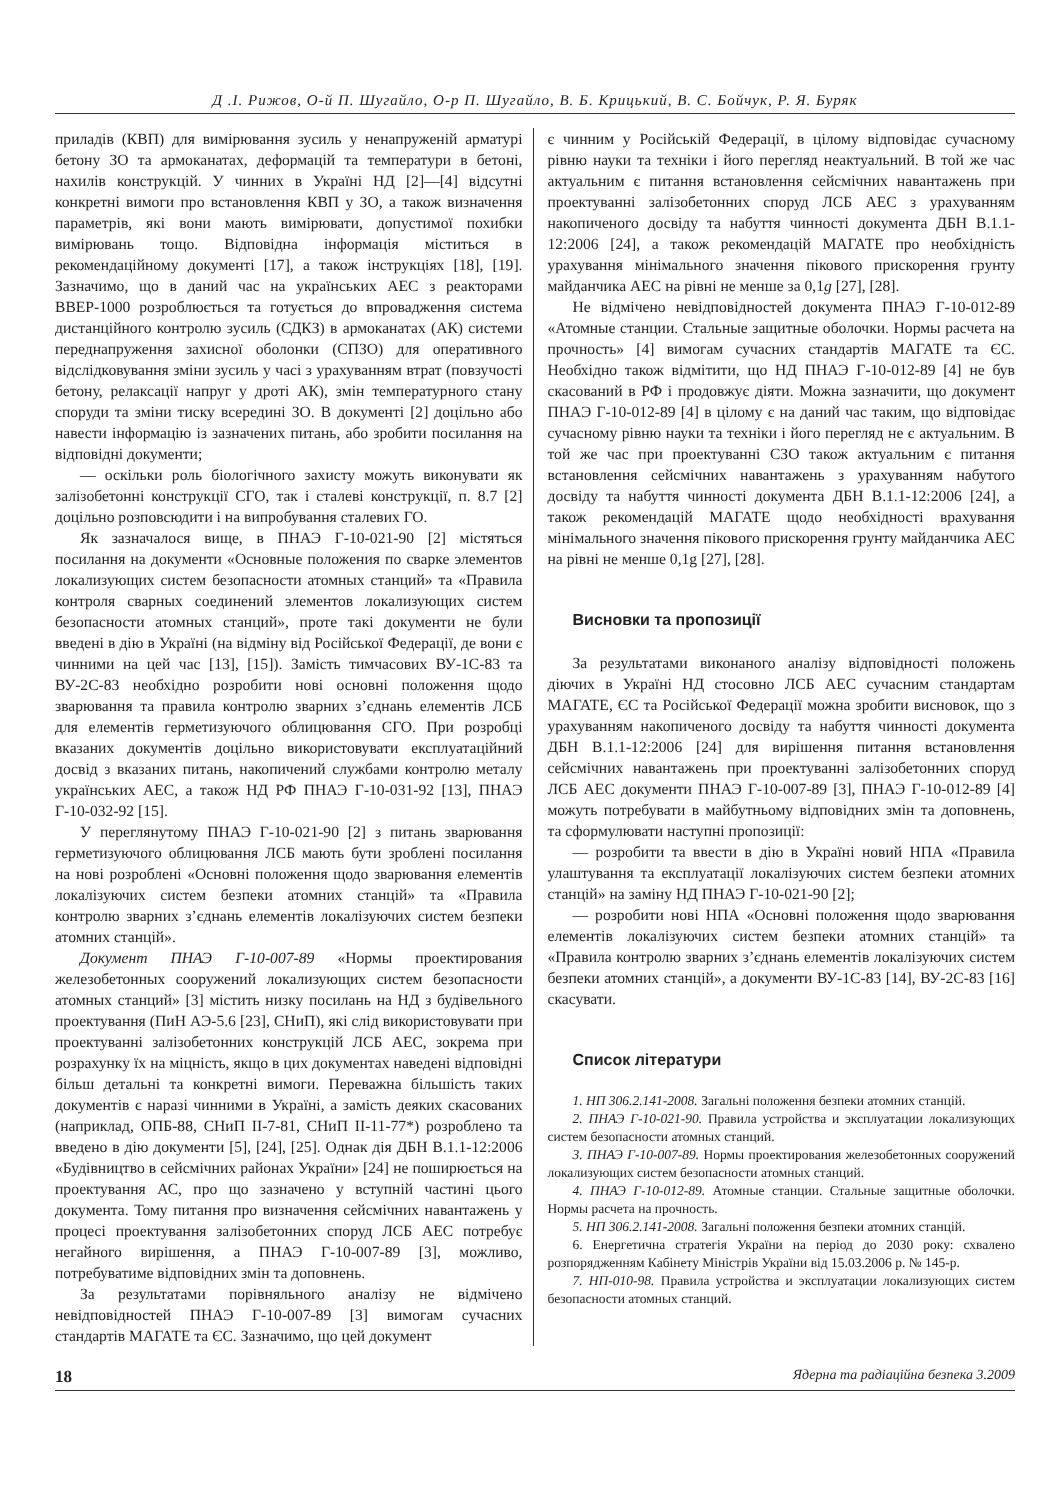Д .І. Рижов, О-й П. Шугайло, О-р П. Шугайло, В. Б. Крицький, В. С. Бойчук, Р. Я. Буряк
приладів (КВП) для вимірювання зусиль у ненапруженій арматурі бетону ЗО та армоканатах, деформацій та температури в бетоні, нахилів конструкцій. У чинних в Україні НД [2]—[4] відсутні конкретні вимоги про встановлення КВП у ЗО, а також визначення параметрів, які вони мають вимірювати, допустимої похибки вимірювань тощо. Відповідна інформація міститься в рекомендаційному документі [17], а також інструкціях [18], [19]. Зазначимо, що в даний час на українських АЕС з реакторами ВВЕР-1000 розроблюється та готується до впровадження система дистанційного контролю зусиль (СДКЗ) в армоканатах (АК) системи переднапруження захисної оболонки (СПЗО) для оперативного відслідковування зміни зусиль у часі з урахуванням втрат (повзучості бетону, релаксації напруг у дроті АК), змін температурного стану споруди та зміни тиску всередині ЗО. В документі [2] доцільно або навести інформацію із зазначених питань, або зробити посилання на відповідні документи;
— оскільки роль біологічного захисту можуть виконувати як залізобетонні конструкції СГО, так і сталеві конструкції, п. 8.7 [2] доцільно розповсюдити і на випробування сталевих ГО.
Як зазначалося вище, в ПНАЭ Г-10-021-90 [2] містяться посилання на документи «Основные положения по сварке элементов локализующих систем безопасности атомных станций» та «Правила контроля сварных соединений элементов локализующих систем безопасности атомных станций», проте такі документи не були введені в дію в Україні (на відміну від Російської Федерації, де вони є чинними на цей час [13], [15]). Замість тимчасових ВУ-1С-83 та ВУ-2С-83 необхідно розробити нові основні положення щодо зварювання та правила контролю зварних з’єднань елементів ЛСБ для елементів герметизуючого облицювання СГО. При розробці вказаних документів доцільно використовувати експлуатаційний досвід з вказаних питань, накопичений службами контролю металу українських АЕС, а також НД РФ ПНАЭ Г-10-031-92 [13], ПНАЭ Г-10-032-92 [15].
У переглянутому ПНАЭ Г-10-021-90 [2] з питань зварювання герметизуючого облицювання ЛСБ мають бути зроблені посилання на нові розроблені «Основні положення щодо зварювання елементів локалізуючих систем безпеки атомних станцій» та «Правила контролю зварних з’єднань елементів локалізуючих систем безпеки атомних станцій».
Документ ПНАЭ Г-10-007-89 «Нормы проектирования железобетонных сооружений локализующих систем безопасности атомных станций» [3] містить низку посилань на НД з будівельного проектування (ПиН АЭ-5.6 [23], СНиП), які слід використовувати при проектуванні залізобетонних конструкцій ЛСБ АЕС, зокрема при розрахунку їх на міцність, якщо в цих документах наведені відповідні більш детальні та конкретні вимоги. Переважна більшість таких документів є наразі чинними в Україні, а замість деяких скасованих (наприклад, ОПБ-88, СНиП II-7-81, СНиП II-11-77*) розроблено та введено в дію документи [5], [24], [25]. Однак дія ДБН В.1.1-12:2006 «Будівництво в сейсмічних районах України» [24] не поширюється на проектування АС, про що зазначено у вступній частині цього документа. Тому питання про визначення сейсмічних навантажень у процесі проектування залізобетонних споруд ЛСБ АЕС потребує негайного вирішення, а ПНАЭ Г-10-007-89 [3], можливо, потребуватиме відповідних змін та доповнень.
За результатами порівняльного аналізу не відмічено невідповідностей ПНАЭ Г-10-007-89 [3] вимогам сучасних стандартів МАГАТЕ та ЄС. Зазначимо, що цей документ
є чинним у Російській Федерації, в цілому відповідає сучасному рівню науки та техніки і його перегляд неактуальний. В той же час актуальним є питання встановлення сейсмічних навантажень при проектуванні залізобетонних споруд ЛСБ АЕС з урахуванням накопиченого досвіду та набуття чинності документа ДБН В.1.1-12:2006 [24], а також рекомендацій МАГАТЕ про необхідність урахування мінімального значення пікового прискорення грунту майданчика АЕС на рівні не менше за 0,1g [27], [28].
Не відмічено невідповідностей документа ПНАЭ Г-10-012-89 «Атомные станции. Стальные защитные оболочки. Нормы расчета на прочность» [4] вимогам сучасних стандартів МАГАТЕ та ЄС. Необхідно також відмітити, що НД ПНАЭ Г-10-012-89 [4] не був скасований в РФ і продовжує діяти. Можна зазначити, що документ ПНАЭ Г-10-012-89 [4] в цілому є на даний час таким, що відповідає сучасному рівню науки та техніки і його перегляд не є актуальним. В той же час при проектуванні СЗО також актуальним є питання встановлення сейсмічних навантажень з урахуванням набутого досвіду та набуття чинності документа ДБН В.1.1-12:2006 [24], а також рекомендацій МАГАТЕ щодо необхідності врахування мінімального значення пікового прискорення грунту майданчика АЕС на рівні не менше 0,1g [27], [28].
Висновки та пропозиції
За результатами виконаного аналізу відповідності положень діючих в Україні НД стосовно ЛСБ АЕС сучасним стандартам МАГАТЕ, ЄС та Російської Федерації можна зробити висновок, що з урахуванням накопиченого досвіду та набуття чинності документа ДБН В.1.1-12:2006 [24] для вирішення питання встановлення сейсмічних навантажень при проектуванні залізобетонних споруд ЛСБ АЕС документи ПНАЭ Г-10-007-89 [3], ПНАЭ Г-10-012-89 [4] можуть потребувати в майбутньому відповідних змін та доповнень, та сформулювати наступні пропозиції:
— розробити та ввести в дію в Україні новий НПА «Правила улаштування та експлуатації локалізуючих систем безпеки атомних станцій» на заміну НД ПНАЭ Г-10-021-90 [2];
— розробити нові НПА «Основні положення щодо зварювання елементів локалізуючих систем безпеки атомних станцій» та «Правила контролю зварних з’єднань елементів локалізуючих систем безпеки атомних станцій», а документи ВУ-1С-83 [14], ВУ-2С-83 [16] скасувати.
Список літератури
1. НП 306.2.141-2008. Загальні положення безпеки атомних станцій.
2. ПНАЭ Г-10-021-90. Правила устройства и эксплуатации локализующих систем безопасности атомных станций.
3. ПНАЭ Г-10-007-89. Нормы проектирования железобетонных сооружений локализующих систем безопасности атомных станций.
4. ПНАЭ Г-10-012-89. Атомные станции. Стальные защитные оболочки. Нормы расчета на прочность.
5. НП 306.2.141-2008. Загальні положення безпеки атомних станцій.
6. Енергетична стратегія України на період до 2030 року: схвалено розпорядженням Кабінету Міністрів України від 15.03.2006 р. № 145-р.
7. НП-010-98. Правила устройства и эксплуатации локализующих систем безопасности атомных станций.
18 Ядерна та радіаційна безпека 3.2009